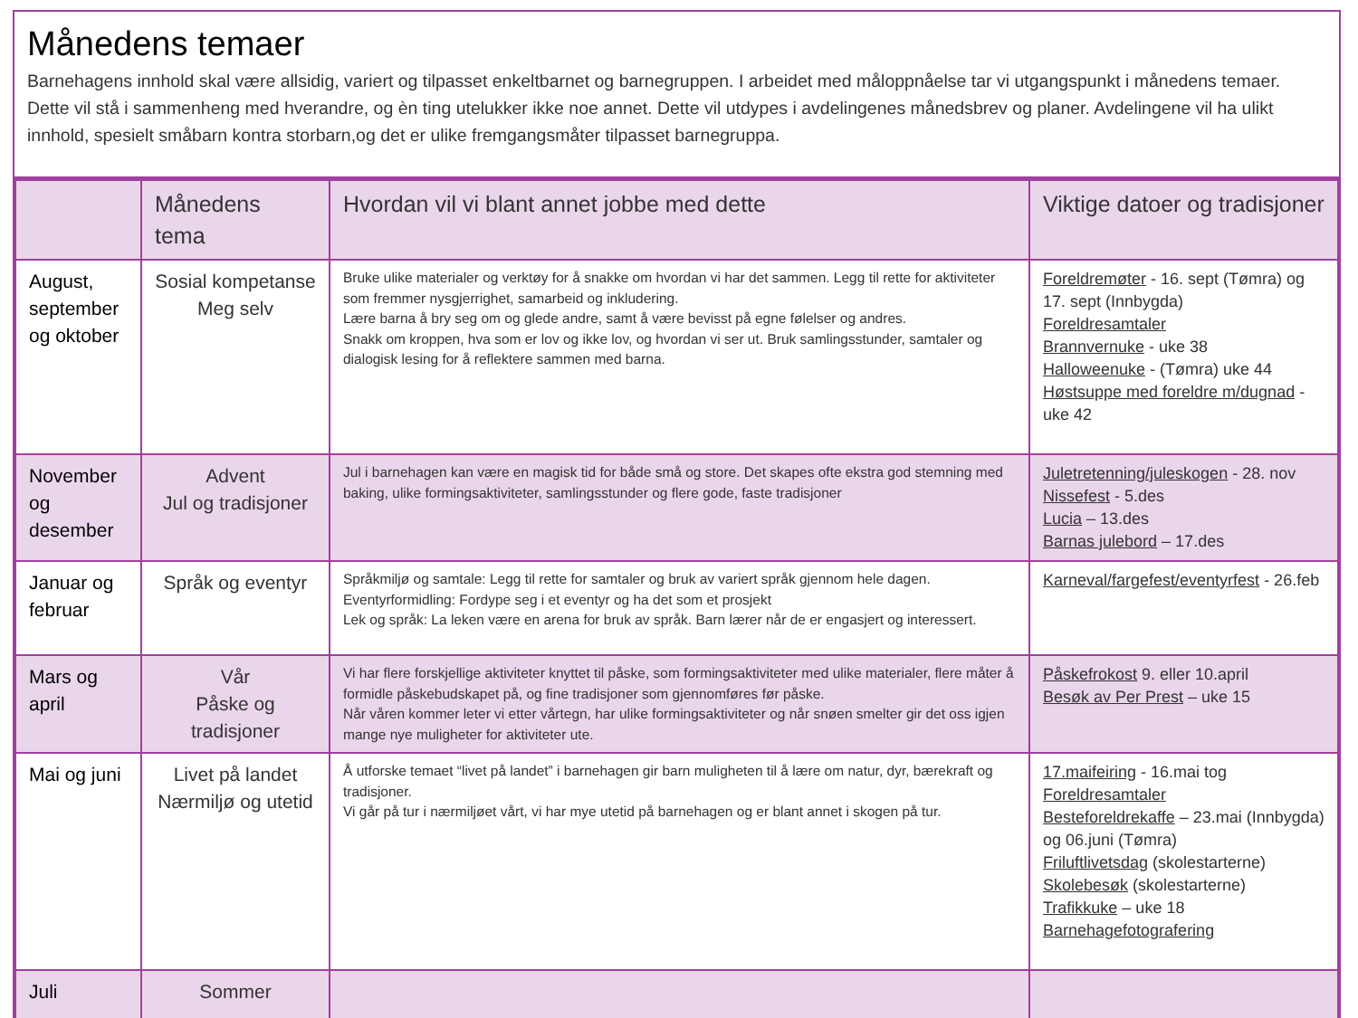Månedens temaer
Barnehagens innhold skal være allsidig, variert og tilpasset enkeltbarnet og barnegruppen. I arbeidet med måloppnåelse tar vi utgangspunkt i månedens temaer. Dette vil stå i sammenheng med hverandre, og èn ting utelukker ikke noe annet. Dette vil utdypes i avdelingenes månedsbrev og planer. Avdelingene vil ha ulikt innhold, spesielt småbarn kontra storbarn,og det er ulike fremgangsmåter tilpasset barnegruppa.
| | Månedens tema | Hvordan vil vi blant annet jobbe med dette | Viktige datoer og tradisjoner |
| --- | --- | --- | --- |
| August, september og oktober | Sosial kompetanse Meg selv | Bruke ulike materialer og verktøy for å snakke om hvordan vi har det sammen. Legg til rette for aktiviteter som fremmer nysgjerrighet, samarbeid og inkludering. Lære barna å bry seg om og glede andre, samt å være bevisst på egne følelser og andres. Snakk om kroppen, hva som er lov og ikke lov, og hvordan vi ser ut. Bruk samlingsstunder, samtaler og dialogisk lesing for å reflektere sammen med barna. | Foreldremøter - 16. sept (Tømra) og 17. sept (Innbygda) Foreldresamtaler Brannvernuke - uke 38 Halloweenuke - (Tømra) uke 44 Høstsuppe med foreldre m/dugnad - uke 42 |
| November og desember | Advent Jul og tradisjoner | Jul i barnehagen kan være en magisk tid for både små og store. Det skapes ofte ekstra god stemning med baking, ulike formingsaktiviteter, samlingsstunder og flere gode, faste tradisjoner | Juletretenning/juleskogen - 28. nov Nissefest - 5.des Lucia – 13.des Barnas julebord – 17.des |
| Januar og februar | Språk og eventyr | Språkmiljø og samtale: Legg til rette for samtaler og bruk av variert språk gjennom hele dagen. Eventyrformidling: Fordype seg i et eventyr og ha det som et prosjekt Lek og språk: La leken være en arena for bruk av språk. Barn lærer når de er engasjert og interessert. | Karneval/fargefest/eventyrfest - 26.feb |
| Mars og april | Vår Påske og tradisjoner | Vi har flere forskjellige aktiviteter knyttet til påske, som formingsaktiviteter med ulike materialer, flere måter å formidle påskebudskapet på, og fine tradisjoner som gjennomføres før påske. Når våren kommer leter vi etter vårtegn, har ulike formingsaktiviteter og når snøen smelter gir det oss igjen mange nye muligheter for aktiviteter ute. | Påskefrokost 9. eller 10.april Besøk av Per Prest – uke 15 |
| Mai og juni | Livet på landet Nærmiljø og utetid | Å utforske temaet “livet på landet” i barnehagen gir barn muligheten til å lære om natur, dyr, bærekraft og tradisjoner. Vi går på tur i nærmiljøet vårt, vi har mye utetid på barnehagen og er blant annet i skogen på tur. | 17.maifeiring - 16.mai tog Foreldresamtaler Besteforeldrekaffe – 23.mai (Innbygda) og 06.juni (Tømra) Friluftlivetsdag (skolestarterne) Skolebesøk (skolestarterne) Trafikkuke – uke 18 Barnehagefotografering |
| Juli | Sommer | | |